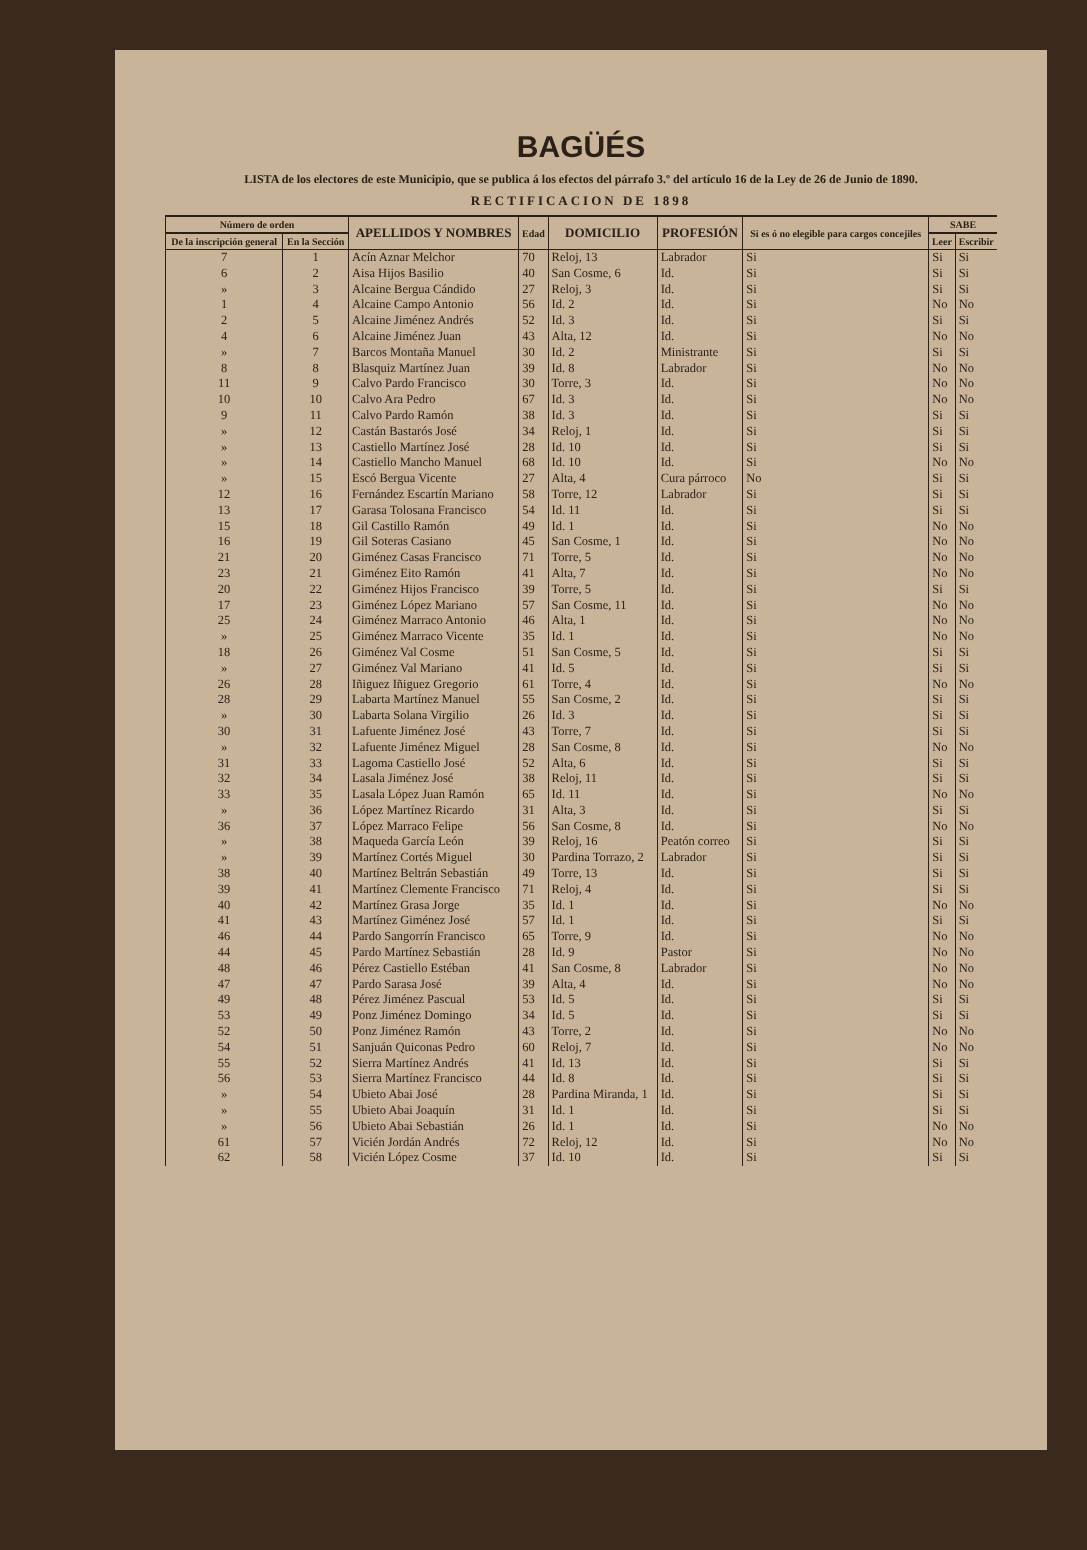BAGÜÉS
LISTA de los electores de este Municipio, que se publica á los efectos del párrafo 3.º del artículo 16 de la Ley de 26 de Junio de 1890.
RECTIFICACION DE 1898
| Número de orden | | APELLIDOS Y NOMBRES | Edad | DOMICILIO | PROFESIÓN | Si es ó no elegible para cargos concejiles | SABE | |
| --- | --- | --- | --- | --- | --- | --- | --- | --- |
| De la inscripción general | En la Sección | | | | | | Leer | Escribir |
| 7 | 1 | Acín Aznar Melchor | 70 | Reloj, 13 | Labrador | Si | Si | Si |
| 6 | 2 | Aisa Hijos Basilio | 40 | San Cosme, 6 | Id. | Si | Si | Si |
| » | 3 | Alcaine Bergua Cándido | 27 | Reloj, 3 | Id. | Si | Si | Si |
| 1 | 4 | Alcaine Campo Antonio | 56 | Id. 2 | Id. | Si | No | No |
| 2 | 5 | Alcaine Jiménez Andrés | 52 | Id. 3 | Id. | Si | Si | Si |
| 4 | 6 | Alcaine Jiménez Juan | 43 | Alta, 12 | Id. | Si | No | No |
| » | 7 | Barcos Montaña Manuel | 30 | Id. 2 | Ministrante | Si | Si | Si |
| 8 | 8 | Blasquiz Martínez Juan | 39 | Id. 8 | Labrador | Si | No | No |
| 11 | 9 | Calvo Pardo Francisco | 30 | Torre, 3 | Id. | Si | No | No |
| 10 | 10 | Calvo Ara Pedro | 67 | Id. 3 | Id. | Si | No | No |
| 9 | 11 | Calvo Pardo Ramón | 38 | Id. 3 | Id. | Si | Si | Si |
| » | 12 | Castán Bastarós José | 34 | Reloj, 1 | Id. | Si | Si | Si |
| » | 13 | Castiello Martínez José | 28 | Id. 10 | Id. | Si | Si | Si |
| » | 14 | Castiello Mancho Manuel | 68 | Id. 10 | Id. | Si | No | No |
| » | 15 | Escó Bergua Vicente | 27 | Alta, 4 | Cura párroco | No | Si | Si |
| 12 | 16 | Fernández Escartín Mariano | 58 | Torre, 12 | Labrador | Si | Si | Si |
| 13 | 17 | Garasa Tolosana Francisco | 54 | Id. 11 | Id. | Si | Si | Si |
| 15 | 18 | Gil Castillo Ramón | 49 | Id. 1 | Id. | Si | No | No |
| 16 | 19 | Gil Soteras Casiano | 45 | San Cosme, 1 | Id. | Si | No | No |
| 21 | 20 | Giménez Casas Francisco | 71 | Torre, 5 | Id. | Si | No | No |
| 23 | 21 | Giménez Eito Ramón | 41 | Alta, 7 | Id. | Si | No | No |
| 20 | 22 | Giménez Hijos Francisco | 39 | Torre, 5 | Id. | Si | Si | Si |
| 17 | 23 | Giménez López Mariano | 57 | San Cosme, 11 | Id. | Si | No | No |
| 25 | 24 | Giménez Marraco Antonio | 46 | Alta, 1 | Id. | Si | No | No |
| » | 25 | Giménez Marraco Vicente | 35 | Id. 1 | Id. | Si | No | No |
| 18 | 26 | Giménez Val Cosme | 51 | San Cosme, 5 | Id. | Si | Si | Si |
| » | 27 | Giménez Val Mariano | 41 | Id. 5 | Id. | Si | Si | Si |
| 26 | 28 | Iñiguez Iñiguez Gregorio | 61 | Torre, 4 | Id. | Si | No | No |
| 28 | 29 | Labarta Martínez Manuel | 55 | San Cosme, 2 | Id. | Si | Si | Si |
| » | 30 | Labarta Solana Virgilio | 26 | Id. 3 | Id. | Si | Si | Si |
| 30 | 31 | Lafuente Jiménez José | 43 | Torre, 7 | Id. | Si | Si | Si |
| » | 32 | Lafuente Jiménez Miguel | 28 | San Cosme, 8 | Id. | Si | No | No |
| 31 | 33 | Lagoma Castiello José | 52 | Alta, 6 | Id. | Si | Si | Si |
| 32 | 34 | Lasala Jiménez José | 38 | Reloj, 11 | Id. | Si | Si | Si |
| 33 | 35 | Lasala López Juan Ramón | 65 | Id. 11 | Id. | Si | No | No |
| » | 36 | López Martínez Ricardo | 31 | Alta, 3 | Id. | Si | Si | Si |
| 36 | 37 | López Marraco Felipe | 56 | San Cosme, 8 | Id. | Si | No | No |
| » | 38 | Maqueda García León | 39 | Reloj, 16 | Peatón correo | Si | Si | Si |
| » | 39 | Martínez Cortés Miguel | 30 | Pardina Torrazo, 2 | Labrador | Si | Si | Si |
| 38 | 40 | Martínez Beltrán Sebastián | 49 | Torre, 13 | Id. | Si | Si | Si |
| 39 | 41 | Martínez Clemente Francisco | 71 | Reloj, 4 | Id. | Si | Si | Si |
| 40 | 42 | Martínez Grasa Jorge | 35 | Id. 1 | Id. | Si | No | No |
| 41 | 43 | Martínez Giménez José | 57 | Id. 1 | Id. | Si | Si | Si |
| 46 | 44 | Pardo Sangorrín Francisco | 65 | Torre, 9 | Id. | Si | No | No |
| 44 | 45 | Pardo Martínez Sebastián | 28 | Id. 9 | Pastor | Si | No | No |
| 48 | 46 | Pérez Castiello Estéban | 41 | San Cosme, 8 | Labrador | Si | No | No |
| 47 | 47 | Pardo Sarasa José | 39 | Alta, 4 | Id. | Si | No | No |
| 49 | 48 | Pérez Jiménez Pascual | 53 | Id. 5 | Id. | Si | Si | Si |
| 53 | 49 | Ponz Jiménez Domingo | 34 | Id. 5 | Id. | Si | Si | Si |
| 52 | 50 | Ponz Jiménez Ramón | 43 | Torre, 2 | Id. | Si | No | No |
| 54 | 51 | Sanjuán Quiconas Pedro | 60 | Reloj, 7 | Id. | Si | No | No |
| 55 | 52 | Sierra Martínez Andrés | 41 | Id. 13 | Id. | Si | Si | Si |
| 56 | 53 | Sierra Martínez Francisco | 44 | Id. 8 | Id. | Si | Si | Si |
| » | 54 | Ubieto Abai José | 28 | Pardina Miranda, 1 | Id. | Si | Si | Si |
| » | 55 | Ubieto Abai Joaquín | 31 | Id. 1 | Id. | Si | Si | Si |
| » | 56 | Ubieto Abai Sebastián | 26 | Id. 1 | Id. | Si | No | No |
| 61 | 57 | Vicién Jordán Andrés | 72 | Reloj, 12 | Id. | Si | No | No |
| 62 | 58 | Vicién López Cosme | 37 | Id. 10 | Id. | Si | Si | Si |